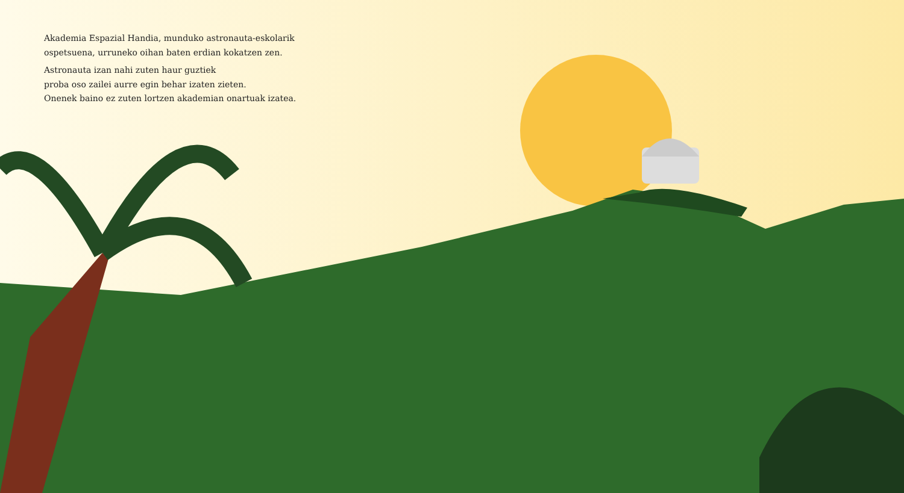Akademia Espazial Handia, munduko astronauta-eskolarik
ospetsuena, urruneko oihan baten erdian kokatzen zen.
Astronauta izan nahi zuten haur guztiek
proba oso zailei aurre egin behar izaten zieten.
Onenek baino ez zuten lortzen akademian onartuak izatea.